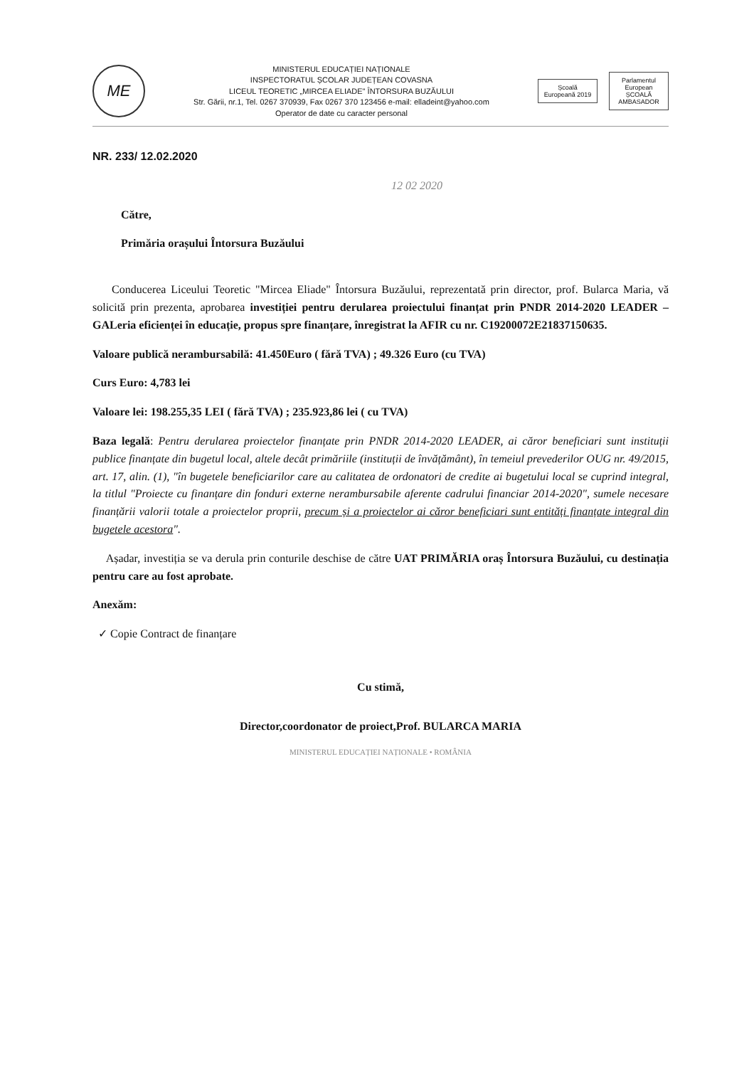ME
MINISTERUL EDUCAȚIEI NAȚIONALE
INSPECTORATUL ȘCOLAR JUDEȚEAN COVASNA
LICEUL TEORETIC „MIRCEA ELIADE" ÎNTORSURA BUZĂULUI
Str. Gării, nr.1, Tel. 0267 370939, Fax 0267 370 123456 e-mail: elladeint@yahoo.com
Operator de date cu caracter personal
Școală Europeană 2019
Parlamentul European
ȘCOALĂ AMBASADOR
NR. 233/ 12.02.2020
12 02 2020
Către,
Primăria orașului Întorsura Buzăului
Conducerea Liceului Teoretic "Mircea Eliade" Întorsura Buzăului, reprezentată prin director, prof. Bularca Maria, vă solicită prin prezenta, aprobarea investiției pentru derularea proiectului finanțat prin PNDR 2014-2020 LEADER – GALeria eficienței în educație, propus spre finanțare, înregistrat la AFIR cu nr. C19200072E21837150635.
Valoare publică nerambursabilă: 41.450Euro ( fără TVA) ; 49.326 Euro (cu TVA)
Curs Euro: 4,783 lei
Valoare lei: 198.255,35 LEI ( fără TVA) ; 235.923,86 lei ( cu TVA)
Baza legală: Pentru derularea proiectelor finanțate prin PNDR 2014-2020 LEADER, ai căror beneficiari sunt instituții publice finanțate din bugetul local, altele decât primăriile (instituții de învățământ), în temeiul prevederilor OUG nr. 49/2015, art. 17, alin. (1), "în bugetele beneficiarilor care au calitatea de ordonatori de credite ai bugetului local se cuprind integral, la titlul "Proiecte cu finanțare din fonduri externe nerambursabile aferente cadrului financiar 2014-2020", sumele necesare finanțării valorii totale a proiectelor proprii, precum și a proiectelor ai căror beneficiari sunt entități finanțate integral din bugetele acestora".
Așadar, investiția se va derula prin conturile deschise de către UAT PRIMĂRIA oraș Întorsura Buzăului, cu destinația pentru care au fost aprobate.
Anexăm:
✓ Copie Contract de finanțare
Cu stimă,
Director,coordonator de proiect,Prof. BULARCA MARIA
MINISTERUL EDUCAȚIEI NAȚIONALE • ROMÂNIA